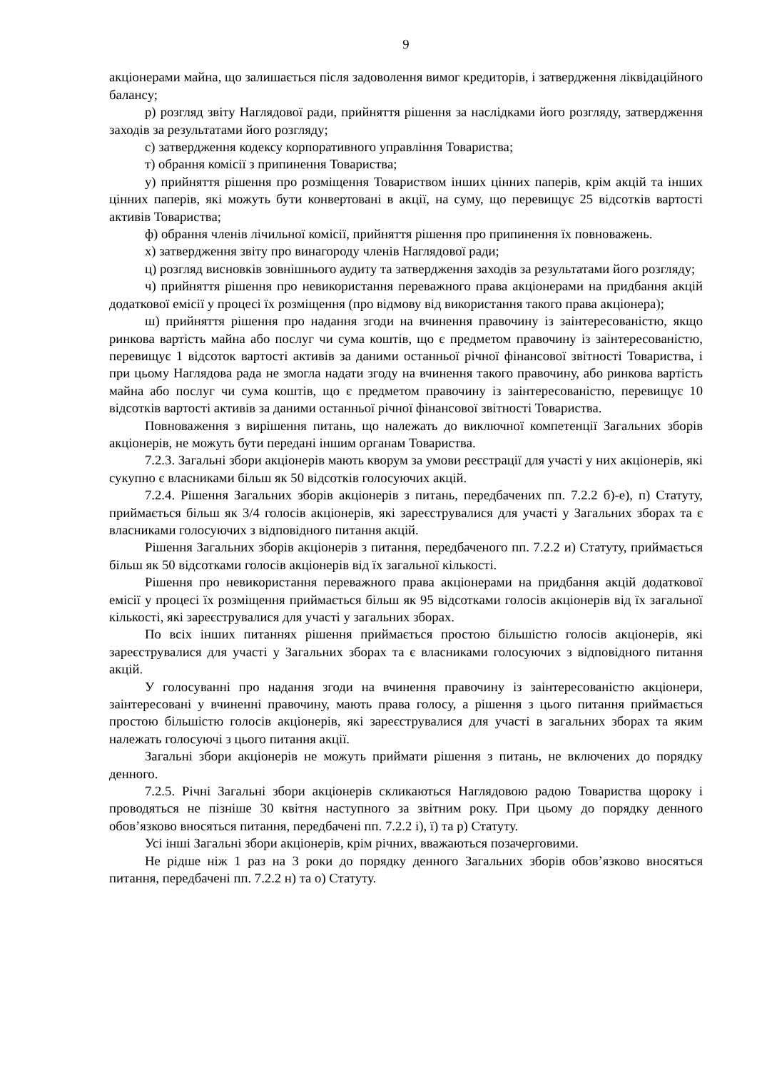9
акціонерами майна, що залишається після задоволення вимог кредиторів, і затвердження ліквідаційного балансу;
р) розгляд звіту Наглядової ради, прийняття рішення за наслідками його розгляду, затвердження заходів за результатами його розгляду;
с) затвердження кодексу корпоративного управління Товариства;
т) обрання комісії з припинення Товариства;
у) прийняття рішення про розміщення Товариством інших цінних паперів, крім акцій та інших цінних паперів, які можуть бути конвертовані в акції, на суму, що перевищує 25 відсотків вартості активів Товариства;
ф) обрання членів лічильної комісії, прийняття рішення про припинення їх повноважень.
х) затвердження звіту про винагороду членів Наглядової ради;
ц) розгляд висновків зовнішнього аудиту та затвердження заходів за результатами його розгляду;
ч) прийняття рішення про невикористання переважного права акціонерами на придбання акцій додаткової емісії у процесі їх розміщення (про відмову від використання такого права акціонера);
ш) прийняття рішення про надання згоди на вчинення правочину із заінтересованістю, якщо ринкова вартість майна або послуг чи сума коштів, що є предметом правочину із заінтересованістю, перевищує 1 відсоток вартості активів за даними останньої річної фінансової звітності Товариства, і при цьому Наглядова рада не змогла надати згоду на вчинення такого правочину, або ринкова вартість майна або послуг чи сума коштів, що є предметом правочину із заінтересованістю, перевищує 10 відсотків вартості активів за даними останньої річної фінансової звітності Товариства.
Повноваження з вирішення питань, що належать до виключної компетенції Загальних зборів акціонерів, не можуть бути передані іншим органам Товариства.
7.2.3. Загальні збори акціонерів мають кворум за умови реєстрації для участі у них акціонерів, які сукупно є власниками більш як 50 відсотків голосуючих акцій.
7.2.4. Рішення Загальних зборів акціонерів з питань, передбачених пп. 7.2.2 б)-е), п) Статуту, приймається більш як 3/4 голосів акціонерів, які зареєструвалися для участі у Загальних зборах та є власниками голосуючих з відповідного питання акцій.
Рішення Загальних зборів акціонерів з питання, передбаченого пп. 7.2.2 и) Статуту, приймається більш як 50 відсотками голосів акціонерів від їх загальної кількості.
Рішення про невикористання переважного права акціонерами на придбання акцій додаткової емісії у процесі їх розміщення приймається більш як 95 відсотками голосів акціонерів від їх загальної кількості, які зареєструвалися для участі у загальних зборах.
По всіх інших питаннях рішення приймається простою більшістю голосів акціонерів, які зареєструвалися для участі у Загальних зборах та є власниками голосуючих з відповідного питання акцій.
У голосуванні про надання згоди на вчинення правочину із заінтересованістю акціонери, заінтересовані у вчиненні правочину, мають права голосу, а рішення з цього питання приймається простою більшістю голосів акціонерів, які зареєструвалися для участі в загальних зборах та яким належать голосуючі з цього питання акції.
Загальні збори акціонерів не можуть приймати рішення з питань, не включених до порядку денного.
7.2.5. Річні Загальні збори акціонерів скликаються Наглядовою радою Товариства щороку і проводяться не пізніше 30 квітня наступного за звітним року. При цьому до порядку денного обов’язково вносяться питання, передбачені пп. 7.2.2 і), ї) та р) Статуту.
Усі інші Загальні збори акціонерів, крім річних, вважаються позачерговими.
Не рідше ніж 1 раз на 3 роки до порядку денного Загальних зборів обов’язково вносяться питання, передбачені пп. 7.2.2 н) та о) Статуту.